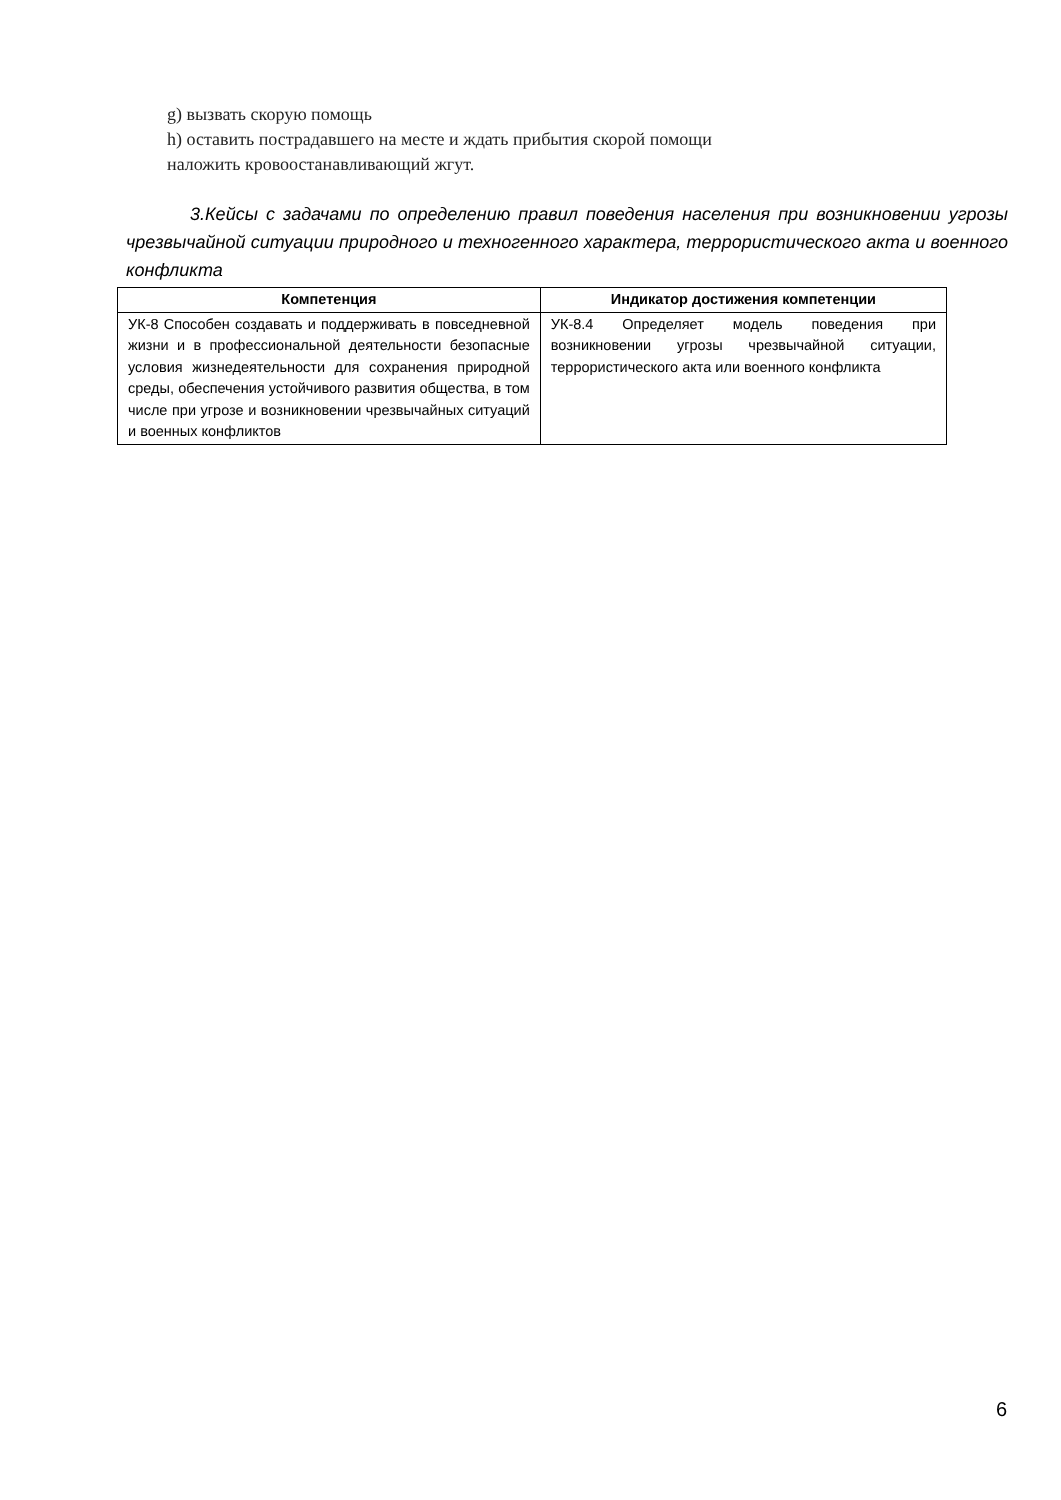g) вызвать скорую помощь
h) оставить пострадавшего на месте и ждать прибытия скорой помощи
наложить кровоостанавливающий жгут.
3.Кейсы с задачами по определению правил поведения населения при возникновении угрозы чрезвычайной ситуации природного и техногенного характера, террористического акта и военного конфликта
| Компетенция | Индикатор достижения компетенции |
| --- | --- |
| УК-8 Способен создавать и поддерживать в повседневной жизни и в профессиональной деятельности безопасные условия жизнедеятельности для сохранения природной среды, обеспечения устойчивого развития общества, в том числе при угрозе и возникновении чрезвычайных ситуаций и военных конфликтов | УК-8.4 Определяет модель поведения при возникновении угрозы чрезвычайной ситуации, террористического акта или военного конфликта |
6